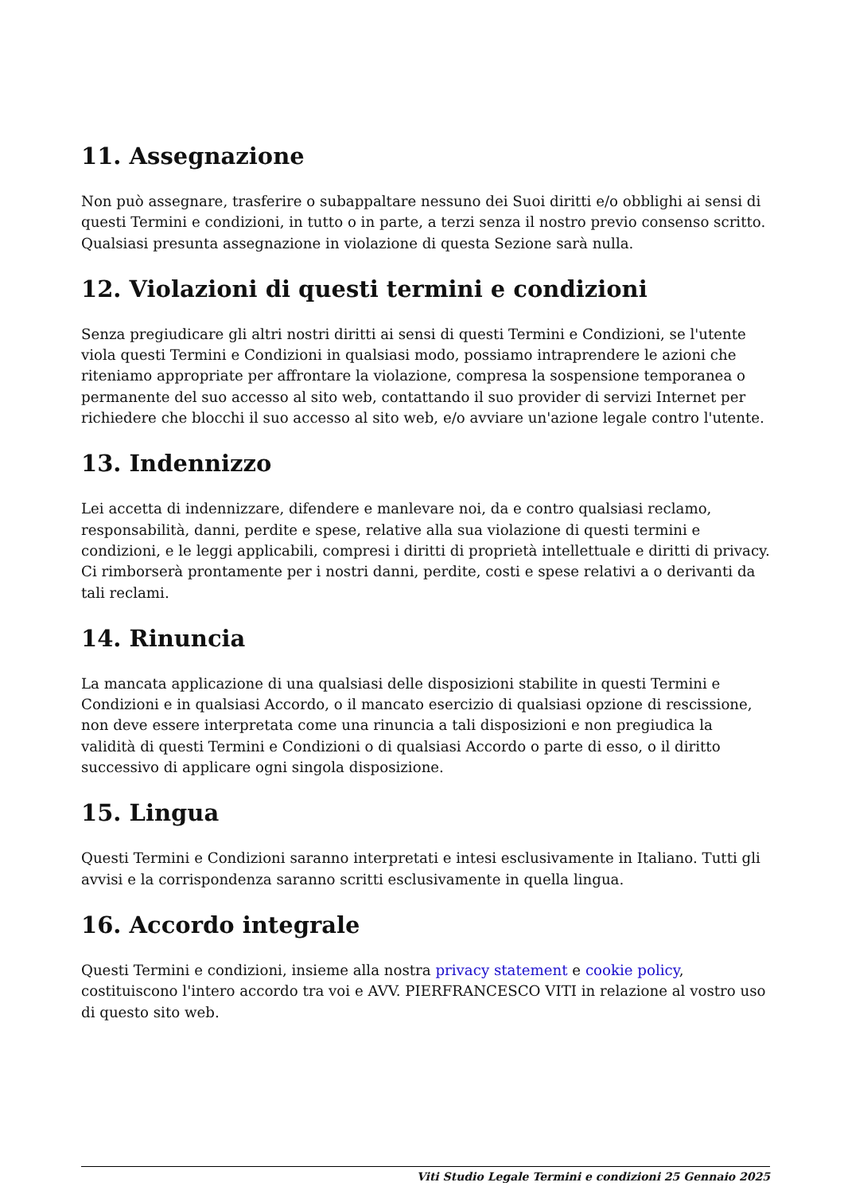11. Assegnazione
Non può assegnare, trasferire o subappaltare nessuno dei Suoi diritti e/o obblighi ai sensi di questi Termini e condizioni, in tutto o in parte, a terzi senza il nostro previo consenso scritto. Qualsiasi presunta assegnazione in violazione di questa Sezione sarà nulla.
12. Violazioni di questi termini e condizioni
Senza pregiudicare gli altri nostri diritti ai sensi di questi Termini e Condizioni, se l'utente viola questi Termini e Condizioni in qualsiasi modo, possiamo intraprendere le azioni che riteniamo appropriate per affrontare la violazione, compresa la sospensione temporanea o permanente del suo accesso al sito web, contattando il suo provider di servizi Internet per richiedere che blocchi il suo accesso al sito web, e/o avviare un'azione legale contro l'utente.
13. Indennizzo
Lei accetta di indennizzare, difendere e manlevare noi, da e contro qualsiasi reclamo, responsabilità, danni, perdite e spese, relative alla sua violazione di questi termini e condizioni, e le leggi applicabili, compresi i diritti di proprietà intellettuale e diritti di privacy. Ci rimborserà prontamente per i nostri danni, perdite, costi e spese relativi a o derivanti da tali reclami.
14. Rinuncia
La mancata applicazione di una qualsiasi delle disposizioni stabilite in questi Termini e Condizioni e in qualsiasi Accordo, o il mancato esercizio di qualsiasi opzione di rescissione, non deve essere interpretata come una rinuncia a tali disposizioni e non pregiudica la validità di questi Termini e Condizioni o di qualsiasi Accordo o parte di esso, o il diritto successivo di applicare ogni singola disposizione.
15. Lingua
Questi Termini e Condizioni saranno interpretati e intesi esclusivamente in Italiano. Tutti gli avvisi e la corrispondenza saranno scritti esclusivamente in quella lingua.
16. Accordo integrale
Questi Termini e condizioni, insieme alla nostra privacy statement e cookie policy, costituiscono l'intero accordo tra voi e AVV. PIERFRANCESCO VITI in relazione al vostro uso di questo sito web.
Viti Studio Legale Termini e condizioni 25 Gennaio 2025